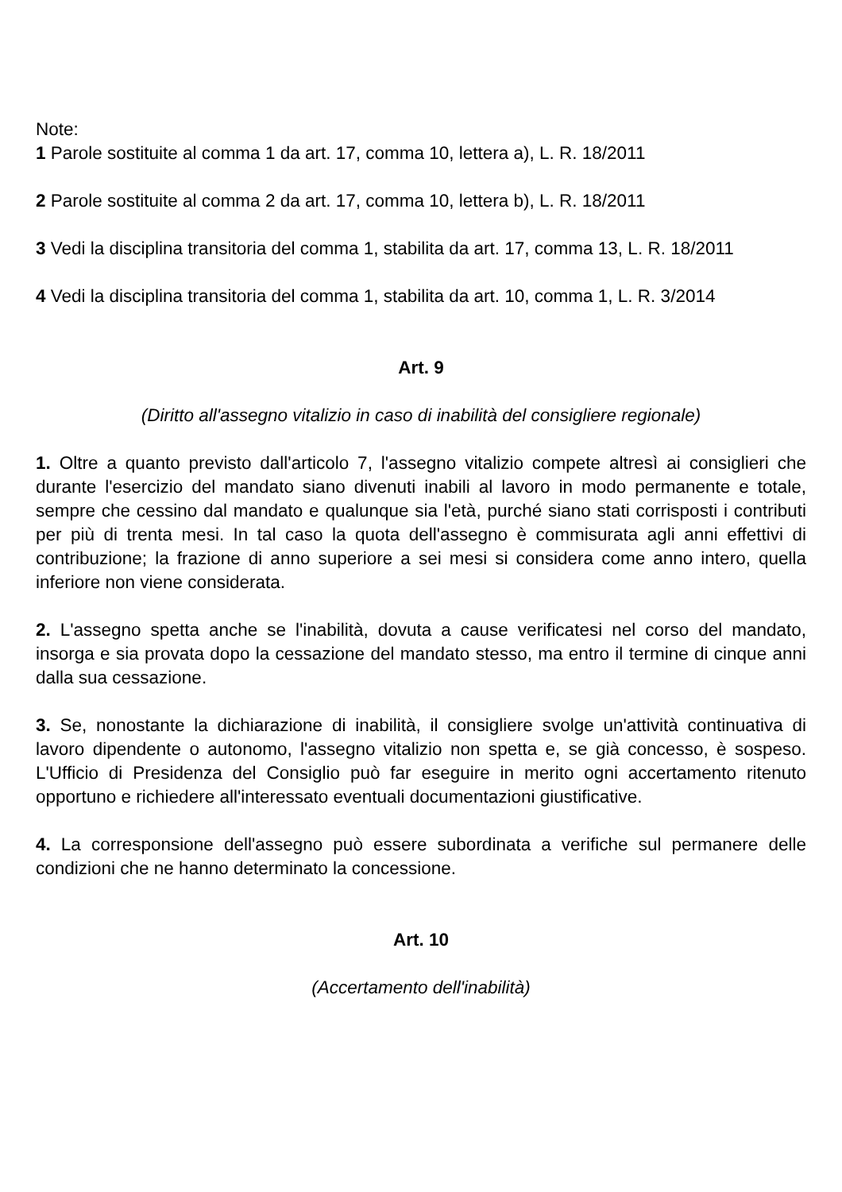Note:
1 Parole sostituite al comma 1 da art. 17, comma 10, lettera a), L. R. 18/2011
2 Parole sostituite al comma 2 da art. 17, comma 10, lettera b), L. R. 18/2011
3 Vedi la disciplina transitoria del comma 1, stabilita da art. 17, comma 13, L. R. 18/2011
4 Vedi la disciplina transitoria del comma 1, stabilita da art. 10, comma 1, L. R. 3/2014
Art. 9
(Diritto all'assegno vitalizio in caso di inabilità del consigliere regionale)
1. Oltre a quanto previsto dall'articolo 7, l'assegno vitalizio compete altresì ai consiglieri che durante l'esercizio del mandato siano divenuti inabili al lavoro in modo permanente e totale, sempre che cessino dal mandato e qualunque sia l'età, purché siano stati corrisposti i contributi per più di trenta mesi. In tal caso la quota dell'assegno è commisurata agli anni effettivi di contribuzione; la frazione di anno superiore a sei mesi si considera come anno intero, quella inferiore non viene considerata.
2. L'assegno spetta anche se l'inabilità, dovuta a cause verificatesi nel corso del mandato, insorga e sia provata dopo la cessazione del mandato stesso, ma entro il termine di cinque anni dalla sua cessazione.
3. Se, nonostante la dichiarazione di inabilità, il consigliere svolge un'attività continuativa di lavoro dipendente o autonomo, l'assegno vitalizio non spetta e, se già concesso, è sospeso. L'Ufficio di Presidenza del Consiglio può far eseguire in merito ogni accertamento ritenuto opportuno e richiedere all'interessato eventuali documentazioni giustificative.
4. La corresponsione dell'assegno può essere subordinata a verifiche sul permanere delle condizioni che ne hanno determinato la concessione.
Art. 10
(Accertamento dell'inabilità)